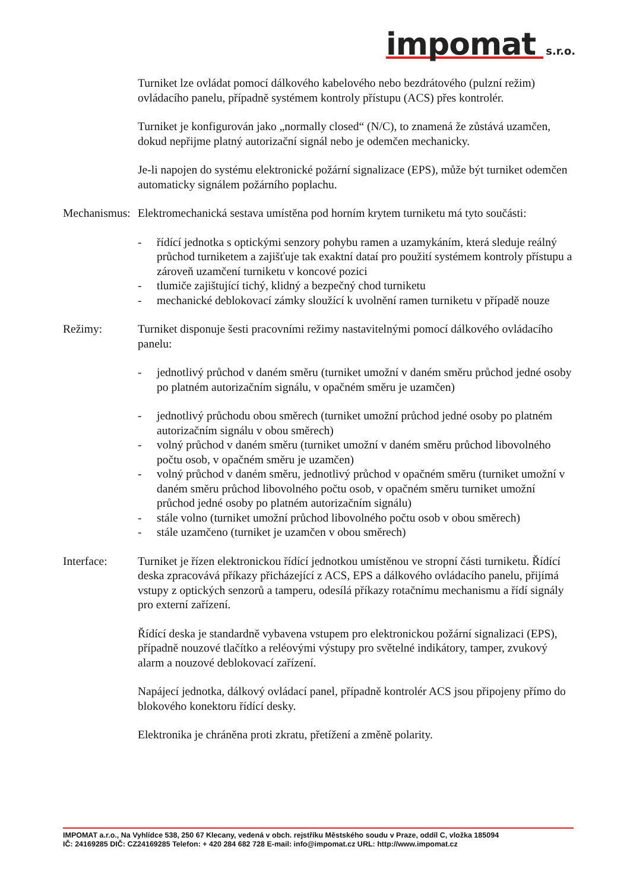impomat s.r.o.
Turniket lze ovládat pomocí dálkového kabelového nebo bezdrátového (pulzní režim) ovládacího panelu, případně systémem kontroly přístupu (ACS) přes kontrolér.
Turniket je konfigurován jako „normally closed“ (N/C), to znamená že zůstává uzamčen, dokud nepřijme platný autorizační signál nebo je odemčen mechanicky.
Je-li napojen do systému elektronické požární signalizace (EPS), může být turniket odemčen automaticky signálem požárního poplachu.
Mechanismus:
Elektromechanická sestava umístěna pod horním krytem turniketu má tyto součásti:
- řídící jednotka s optickými senzory pohybu ramen a uzamykáním, která sleduje reálný průchod turniketem a zajišťuje tak exaktní dataí pro použití systémem kontroly přístupu a zároveň uzamčení turniketu v koncové pozici
- tlumiče zajištující tichý, klidný a bezpečný chod turniketu
- mechanické deblokovací zámky sloužící k uvolnění ramen turniketu v případě nouze
Režimy: Turniket disponuje šesti pracovními režimy nastavitelnými pomocí dálkového ovládacího panelu:
- jednotlivý průchod v daném směru (turniket umožní v daném směru průchod jedné osoby po platném autorizačním signálu, v opačném směru je uzamčen)
- jednotlivý průchodu obou směrech (turniket umožní průchod jedné osoby po platném autorizačním signálu v obou směrech)
- volný průchod v daném směru (turniket umožní v daném směru průchod libovolného počtu osob, v opačném směru je uzamčen)
- volný průchod v daném směru, jednotlivý průchod v opačném směru (turniket umožní v daném směru průchod libovolného počtu osob, v opačném směru turniket umožní průchod jedné osoby po platném autorizačním signálu)
- stále volno (turniket umožní průchod libovolného počtu osob v obou směrech)
- stále uzamčeno (turniket je uzamčen v obou směrech)
Interface: Turniket je řízen elektronickou řídící jednotkou umístěnou ve stropní části turniketu. Řídící deska zpracovává příkazy přicházející z ACS, EPS a dálkového ovládacího panelu, přijímá vstupy z optických senzorů a tamperu, odesílá příkazy rotačnímu mechanismu a řídí signály pro externí zařízení.
Řídící deska je standardně vybavena vstupem pro elektronickou požární signalizaci (EPS), případně nouzové tlačítko a reléovými výstupy pro světelné indikátory, tamper, zvukový alarm a nouzové deblokovací zařízení.
Napájecí jednotka, dálkový ovládací panel, případně kontrolér ACS jsou připojeny přímo do blokového konektoru řídící desky.
Elektronika je chráněna proti zkratu, přetížení a změně polarity.
IMPOMAT a.r.o., Na Vyhlídce 538, 250 67 Klecany, vedená v obch. rejstříku Městského soudu v Praze, oddíl C, vložka 185094
IČ: 24169285 DIČ: CZ24169285 Telefon: + 420 284 682 728 E-mail: info@impomat.cz URL: http://www.impomat.cz